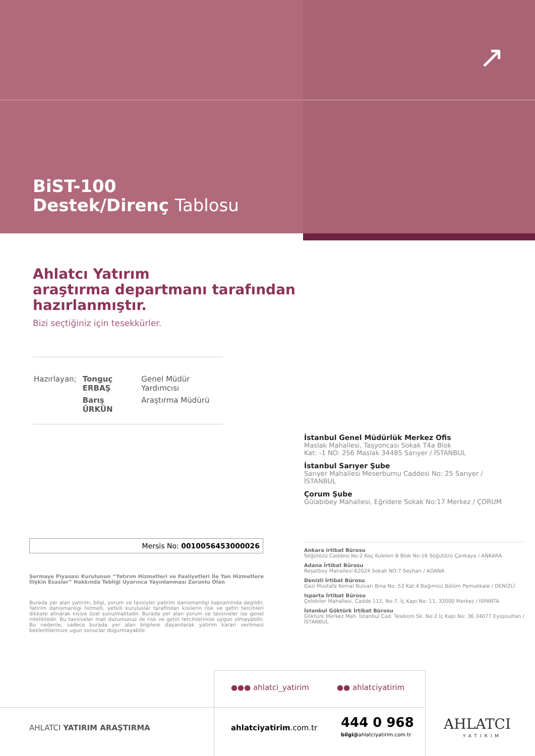↗
BiST-100
Destek/Direnç Tablosu
Ahlatcı Yatırım
araştırma departmanı tarafından
hazırlanmıştır.
Bizi seçtiğiniz için tesekkürler.
| Hazırlayan; | Tonguç ERBAŞ | Genel Müdür Yardımcısı |
| | Barış ÜRKÜN | Araştırma Müdürü |
İstanbul Genel Müdürlük Merkez Ofis
Maslak Mahallesi, Taşyoncası Sokak T4a Blok
Kat: -1 NO: 256 Maslak 34485 Sarıyer / İSTANBUL
İstanbul Sarıyer Şube
Sarıyer Mahallesi Meserburnu Caddesi No: 25 Sarıyer / İSTANBUL
Çorum Şube
Gülabibey Mahallesi, Eğridere Sokak No:17 Merkez / ÇORUM
Ankara irtibat Bürosu
Söğütözü Caddesi No:2 Koç Kuleleri B Blok No:16 Söğütözü Çankaya / ANKARA
Adana İrtibat Bürosu
Reşatbey Mahallesi 62024 Sokak NO:7 Seyhan / ADANA
Denizli İrtibat Bürosu
Gazi Mustafa Kemal Bulvarı Bina No: 53 Kat:4 Bağımsız Bölüm Pamukkale / DENİZLİ
Isparta İrtibat Bürosu
Çelebiler Mahallesi, Cadde 112, No:7, İç Kapı No: 11, 32000 Merkez / ISPARTA
İstanbul Göktürk İrtibat Bürosu
Göktürk Merkez Mah. İstanbul Cad. Telekom Sk. No:2 İç Kapı No: 36 34077 Eyüpsultan / İSTANBUL
Mersis No: 0010056453000026
Sermaye Piyasası Kurulunun “Yatırım Hizmetleri ve Faaliyetleri İle Yan Hizmetlere İlişkin Esaslar” Hakkında Tebliği Uyarınca Yayınlanması Zorunlu Olan
Burada yer alan yatirim, bilgi, yorum ve tavsiyler yatirim danismanligi kapsaminda degildir. Yatirim danismanligi hizmeti, yetkili kuruluslar tarafindan kisilerin risk ve getiri tercihleri dikkate alinarak kisiye özel sunulmaktadir. Burada yer alan yorum ve tavsiveler ise genel niteliktedir. Bu tavsiveler mali durumunuz ile risk ve getiri tercihlerinize uygun olmayabilir. Bu nedenle, sadece burada yer alan bilgilere dayanilarak yatirim karari verilmesi beklentilerinize ugun sonuclar dogurmayabilir.
●●● ahlatci_yatirim ●● ahlatciyatirim
AHLATCI YATIRIM ARAŞTIRMA ahlatciyatirim.com.tr 444 0 968
bilgi@ahlatciyatirim.com.tr
AHLATCI
YATIRIM